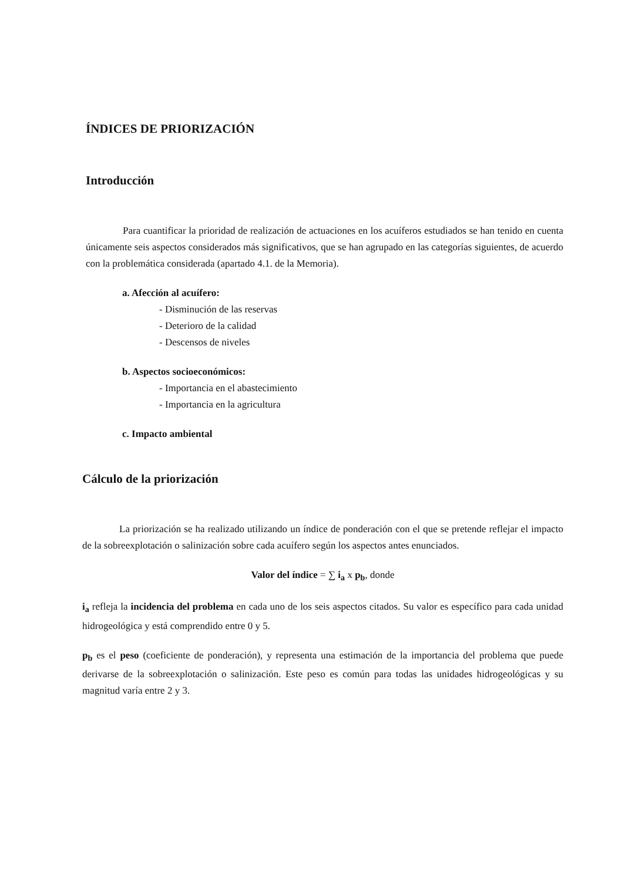ÍNDICES DE PRIORIZACIÓN
Introducción
Para cuantificar la prioridad de realización de actuaciones en los acuíferos estudiados se han tenido en cuenta únicamente seis aspectos considerados más significativos, que se han agrupado en las categorías siguientes, de acuerdo con la problemática considerada (apartado 4.1. de la Memoria).
a. Afección al acuífero:
- Disminución de las reservas
- Deterioro de la calidad
- Descensos de niveles
b. Aspectos socioeconómicos:
- Importancia en el abastecimiento
- Importancia en la agricultura
c. Impacto ambiental
Cálculo de la priorización
La priorización se ha realizado utilizando un índice de ponderación con el que se pretende reflejar el impacto de la sobreexplotación o salinización sobre cada acuífero según los aspectos antes enunciados.
Valor del índice = ∑ i<sub>a</sub> x p<sub>b</sub>, donde
i<sub>a</sub> refleja la incidencia del problema en cada uno de los seis aspectos citados. Su valor es específico para cada unidad hidrogeológica y está comprendido entre 0 y 5.
p<sub>b</sub> es el peso (coeficiente de ponderación), y representa una estimación de la importancia del problema que puede derivarse de la sobreexplotación o salinización. Este peso es común para todas las unidades hidrogeológicas y su magnitud varía entre 2 y 3.